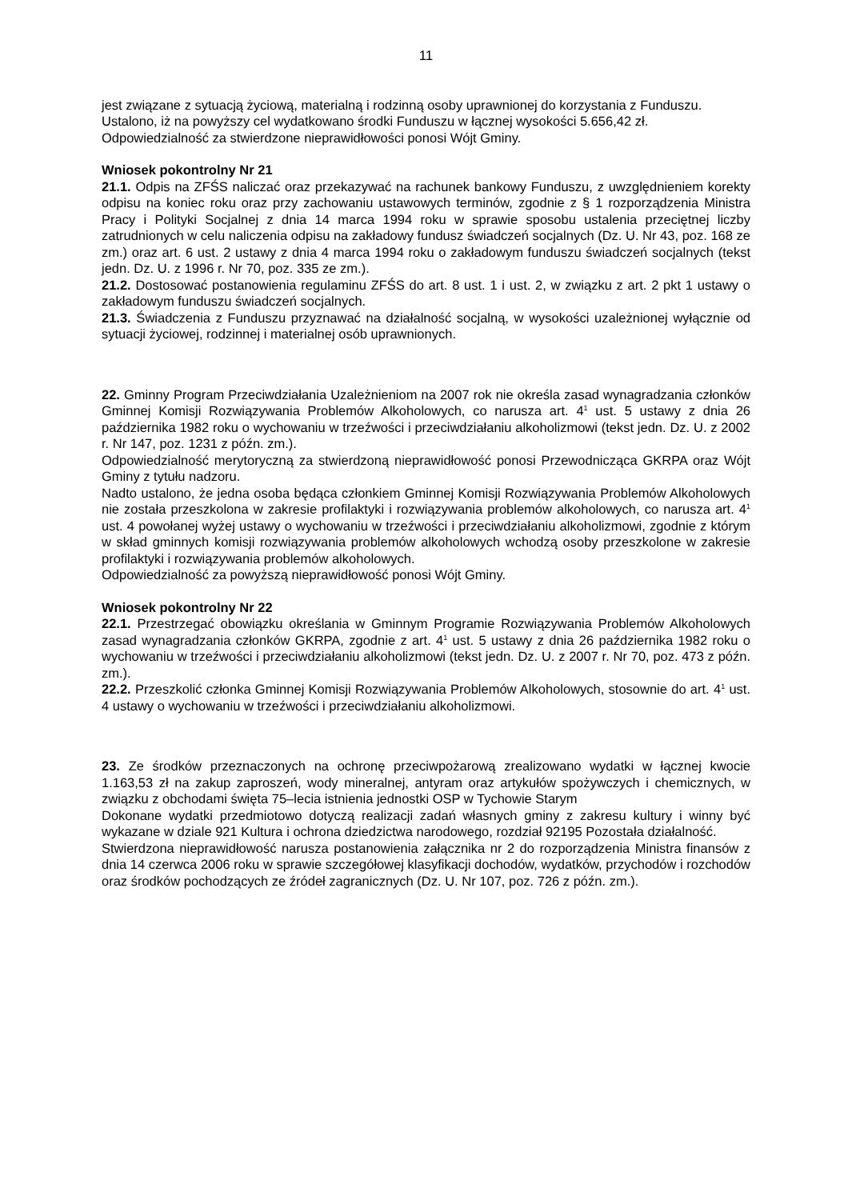11
jest związane z sytuacją życiową, materialną i rodzinną osoby uprawnionej do korzystania z Funduszu.
Ustalono, iż na powyższy cel wydatkowano środki Funduszu w łącznej wysokości 5.656,42 zł.
Odpowiedzialność za stwierdzone nieprawidłowości ponosi Wójt Gminy.
Wniosek pokontrolny Nr 21
21.1. Odpis na ZFŚS naliczać oraz przekazywać na rachunek bankowy Funduszu, z uwzględnieniem korekty odpisu na koniec roku oraz przy zachowaniu ustawowych terminów, zgodnie z § 1 rozporządzenia Ministra Pracy i Polityki Socjalnej z dnia 14 marca 1994 roku w sprawie sposobu ustalenia przeciętnej liczby zatrudnionych w celu naliczenia odpisu na zakładowy fundusz świadczeń socjalnych (Dz. U. Nr 43, poz. 168 ze zm.) oraz art. 6 ust. 2 ustawy z dnia 4 marca 1994 roku o zakładowym funduszu świadczeń socjalnych (tekst jedn. Dz. U. z 1996 r. Nr 70, poz. 335 ze zm.).
21.2. Dostosować postanowienia regulaminu ZFŚS do art. 8 ust. 1 i ust. 2, w związku z art. 2 pkt 1 ustawy o zakładowym funduszu świadczeń socjalnych.
21.3. Świadczenia z Funduszu przyznawać na działalność socjalną, w wysokości uzależnionej wyłącznie od sytuacji życiowej, rodzinnej i materialnej osób uprawnionych.
22. Gminny Program Przeciwdziałania Uzależnieniom na 2007 rok nie określa zasad wynagradzania członków Gminnej Komisji Rozwiązywania Problemów Alkoholowych, co narusza art. 4<sup>1</sup> ust. 5 ustawy z dnia 26 października 1982 roku o wychowaniu w trzeźwości i przeciwdziałaniu alkoholizmowi (tekst jedn. Dz. U. z 2002 r. Nr 147, poz. 1231 z późn. zm.).
Odpowiedzialność merytoryczną za stwierdzoną nieprawidłowość ponosi Przewodnicząca GKRPA oraz Wójt Gminy z tytułu nadzoru.
Nadto ustalono, że jedna osoba będąca członkiem Gminnej Komisji Rozwiązywania Problemów Alkoholowych nie została przeszkolona w zakresie profilaktyki i rozwiązywania problemów alkoholowych, co narusza art. 4<sup>1</sup> ust. 4 powołanej wyżej ustawy o wychowaniu w trzeźwości i przeciwdziałaniu alkoholizmowi, zgodnie z którym w skład gminnych komisji rozwiązywania problemów alkoholowych wchodzą osoby przeszkolone w zakresie profilaktyki i rozwiązywania problemów alkoholowych.
Odpowiedzialność za powyższą nieprawidłowość ponosi Wójt Gminy.
Wniosek pokontrolny Nr 22
22.1. Przestrzegać obowiązku określania w Gminnym Programie Rozwiązywania Problemów Alkoholowych zasad wynagradzania członków GKRPA, zgodnie z art. 4<sup>1</sup> ust. 5 ustawy z dnia 26 października 1982 roku o wychowaniu w trzeźwości i przeciwdziałaniu alkoholizmowi (tekst jedn. Dz. U. z 2007 r. Nr 70, poz. 473 z późn. zm.).
22.2. Przeszkolić członka Gminnej Komisji Rozwiązywania Problemów Alkoholowych, stosownie do art. 4<sup>1</sup> ust. 4 ustawy o wychowaniu w trzeźwości i przeciwdziałaniu alkoholizmowi.
23. Ze środków przeznaczonych na ochronę przeciwpożarową zrealizowano wydatki w łącznej kwocie 1.163,53 zł na zakup zaproszeń, wody mineralnej, antyram oraz artykułów spożywczych i chemicznych, w związku z obchodami święta 75–lecia istnienia jednostki OSP w Tychowie Starym
Dokonane wydatki przedmiotowo dotyczą realizacji zadań własnych gminy z zakresu kultury i winny być wykazane w dziale 921 Kultura i ochrona dziedzictwa narodowego, rozdział 92195 Pozostała działalność.
Stwierdzona nieprawidłowość narusza postanowienia załącznika nr 2 do rozporządzenia Ministra finansów z dnia 14 czerwca 2006 roku w sprawie szczegółowej klasyfikacji dochodów, wydatków, przychodów i rozchodów oraz środków pochodzących ze źródeł zagranicznych (Dz. U. Nr 107, poz. 726 z późn. zm.).